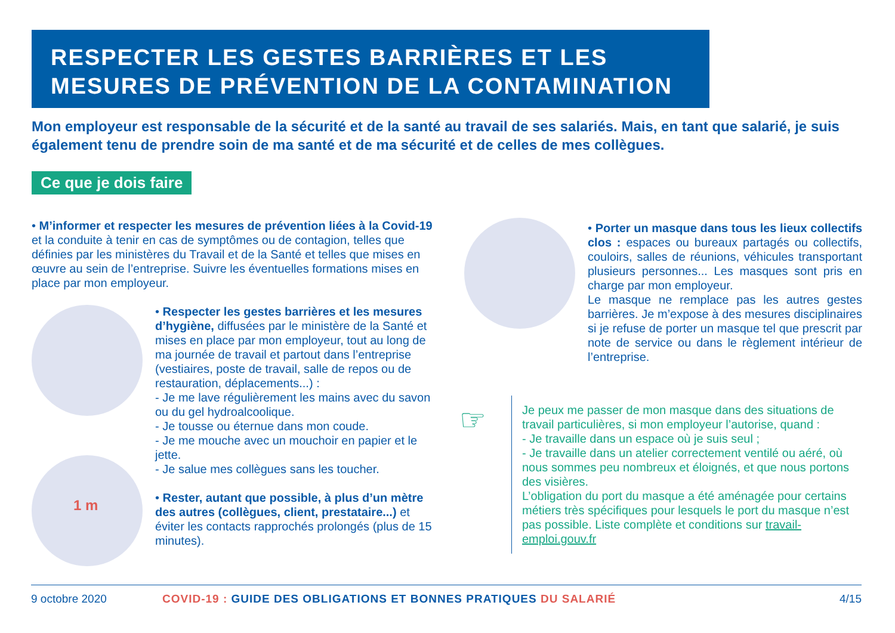RESPECTER LES GESTES BARRIÈRES ET LES MESURES DE PRÉVENTION DE LA CONTAMINATION
Mon employeur est responsable de la sécurité et de la santé au travail de ses salariés. Mais, en tant que salarié, je suis également tenu de prendre soin de ma santé et de ma sécurité et de celles de mes collègues.
Ce que je dois faire
• M’informer et respecter les mesures de prévention liées à la Covid-19 et la conduite à tenir en cas de symptômes ou de contagion, telles que définies par les ministères du Travail et de la Santé et telles que mises en œuvre au sein de l’entreprise. Suivre les éventuelles formations mises en place par mon employeur.
• Respecter les gestes barrières et les mesures d’hygiène, diffusées par le ministère de la Santé et mises en place par mon employeur, tout au long de ma journée de travail et partout dans l’entreprise (vestiaires, poste de travail, salle de repos ou de restauration, déplacements...) :
- Je me lave régulièrement les mains avec du savon ou du gel hydroalcoolique.
- Je tousse ou éternue dans mon coude.
- Je me mouche avec un mouchoir en papier et le jette.
- Je salue mes collègues sans les toucher.
1 m
• Rester, autant que possible, à plus d’un mètre des autres (collègues, client, prestataire...) et éviter les contacts rapprochés prolongés (plus de 15 minutes).
• Porter un masque dans tous les lieux collectifs clos : espaces ou bureaux partagés ou collectifs, couloirs, salles de réunions, véhicules transportant plusieurs personnes... Les masques sont pris en charge par mon employeur.
Le masque ne remplace pas les autres gestes barrières. Je m’expose à des mesures disciplinaires si je refuse de porter un masque tel que prescrit par note de service ou dans le règlement intérieur de l’entreprise.
☞
Je peux me passer de mon masque dans des situations de travail particulières, si mon employeur l’autorise, quand :
- Je travaille dans un espace où je suis seul ;
- Je travaille dans un atelier correctement ventilé ou aéré, où nous sommes peu nombreux et éloignés, et que nous portons des visières.
L’obligation du port du masque a été aménagée pour certains métiers très spécifiques pour lesquels le port du masque n’est pas possible. Liste complète et conditions sur travail-emploi.gouv.fr
9 octobre 2020 COVID-19 : GUIDE DES OBLIGATIONS ET BONNES PRATIQUES DU SALARIÉ 4/15